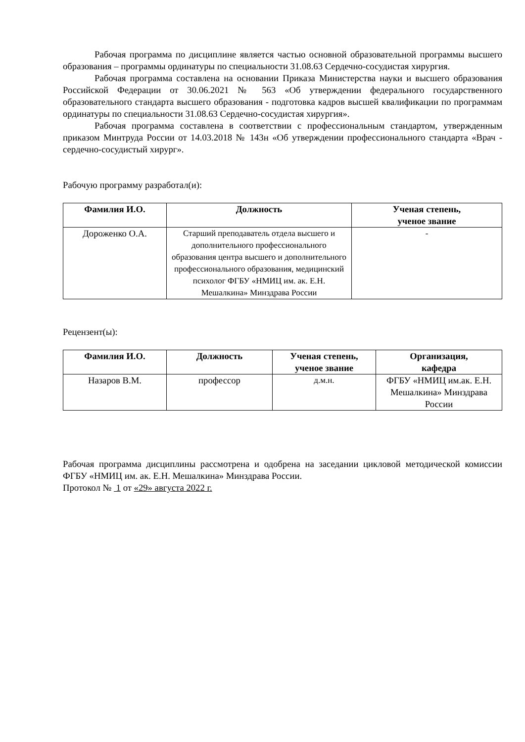Рабочая программа по дисциплине является частью основной образовательной программы высшего образования – программы ординатуры по специальности 31.08.63 Сердечно-сосудистая хирургия.
Рабочая программа составлена на основании Приказа Министерства науки и высшего образования Российской Федерации от 30.06.2021 № 563 «Об утверждении федерального государственного образовательного стандарта высшего образования - подготовка кадров высшей квалификации по программам ординатуры по специальности 31.08.63 Сердечно-сосудистая хирургия».
Рабочая программа составлена в соответствии с профессиональным стандартом, утвержденным приказом Минтруда России от 14.03.2018 № 143н «Об утверждении профессионального стандарта «Врач - сердечно-сосудистый хирург».
Рабочую программу разработал(и):
| Фамилия И.О. | Должность | Ученая степень, ученое звание |
| --- | --- | --- |
| Дороженко О.А. | Старший преподаватель отдела высшего и дополнительного профессионального образования центра высшего и дополнительного профессионального образования, медицинский психолог ФГБУ «НМИЦ им. ак. Е.Н. Мешалкина» Минздрава России | - |
Рецензент(ы):
| Фамилия И.О. | Должность | Ученая степень, ученое звание | Организация, кафедра |
| --- | --- | --- | --- |
| Назаров В.М. | профессор | д.м.н. | ФГБУ «НМИЦ им.ак. Е.Н. Мешалкина» Минздрава России |
Рабочая программа дисциплины рассмотрена и одобрена на заседании цикловой методической комиссии ФГБУ «НМИЦ им. ак. Е.Н. Мешалкина» Минздрава России.
Протокол № 1 от «29» августа 2022 г.